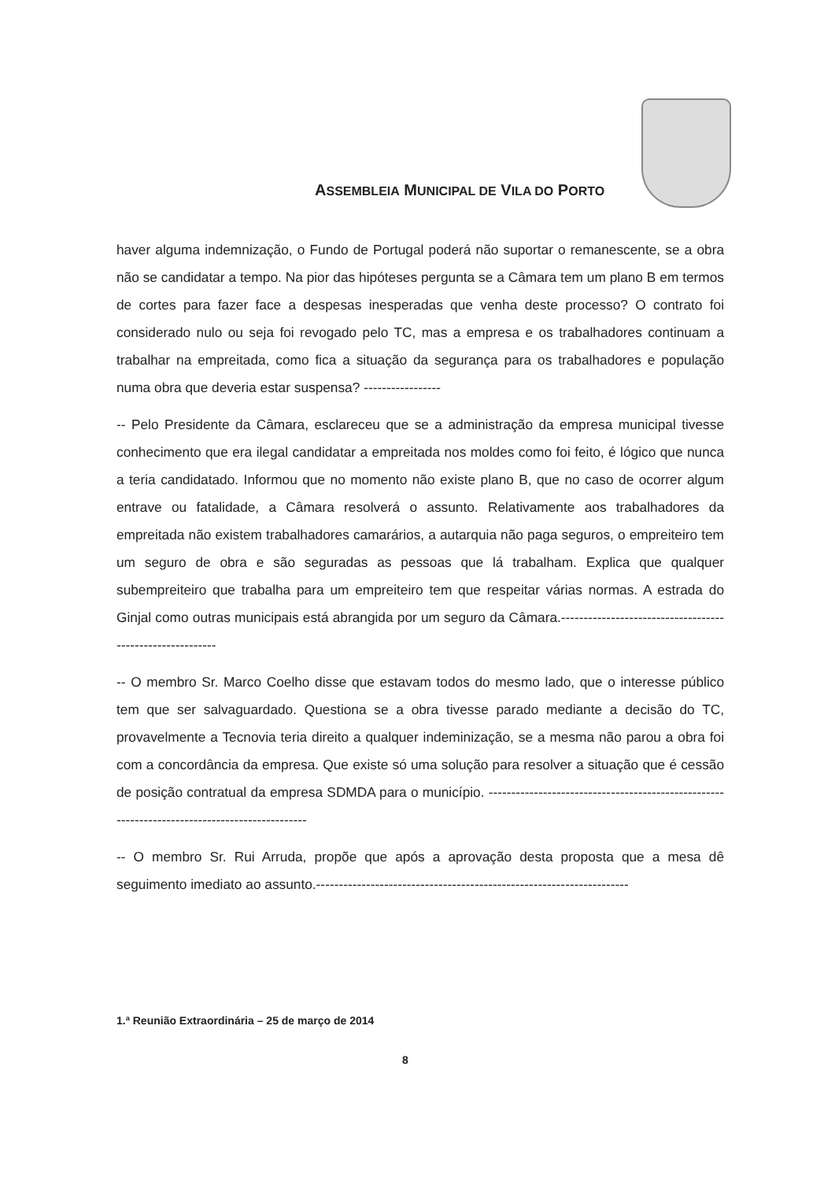ASSEMBLEIA MUNICIPAL DE VILA DO PORTO
haver alguma indemnização, o Fundo de Portugal poderá não suportar o remanescente, se a obra não se candidatar a tempo. Na pior das hipóteses pergunta se a Câmara tem um plano B em termos de cortes para fazer face a despesas inesperadas que venha deste processo? O contrato foi considerado nulo ou seja foi revogado pelo TC, mas a empresa e os trabalhadores continuam a trabalhar na empreitada, como fica a situação da segurança para os trabalhadores e população numa obra que deveria estar suspensa? -----------------
-- Pelo Presidente da Câmara, esclareceu que se a administração da empresa municipal tivesse conhecimento que era ilegal candidatar a empreitada nos moldes como foi feito, é lógico que nunca a teria candidatado. Informou que no momento não existe plano B, que no caso de ocorrer algum entrave ou fatalidade, a Câmara resolverá o assunto. Relativamente aos trabalhadores da empreitada não existem trabalhadores camarários, a autarquia não paga seguros, o empreiteiro tem um seguro de obra e são seguradas as pessoas que lá trabalham. Explica que qualquer subempreiteiro que trabalha para um empreiteiro tem que respeitar várias normas. A estrada do Ginjal como outras municipais está abrangida por um seguro da Câmara.----------------------------------------------------------
-- O membro Sr. Marco Coelho disse que estavam todos do mesmo lado, que o interesse público tem que ser salvaguardado. Questiona se a obra tivesse parado mediante a decisão do TC, provavelmente a Tecnovia teria direito a qualquer indeminização, se a mesma não parou a obra foi com a concordância da empresa. Que existe só uma solução para resolver a situação que é cessão de posição contratual da empresa SDMDA para o município. ----------------------------------------------------------------------------------------------
-- O membro Sr. Rui Arruda, propõe que após a aprovação desta proposta que a mesa dê seguimento imediato ao assunto.---------------------------------------------------------------------
1.ª Reunião Extraordinária – 25 de março de 2014
8